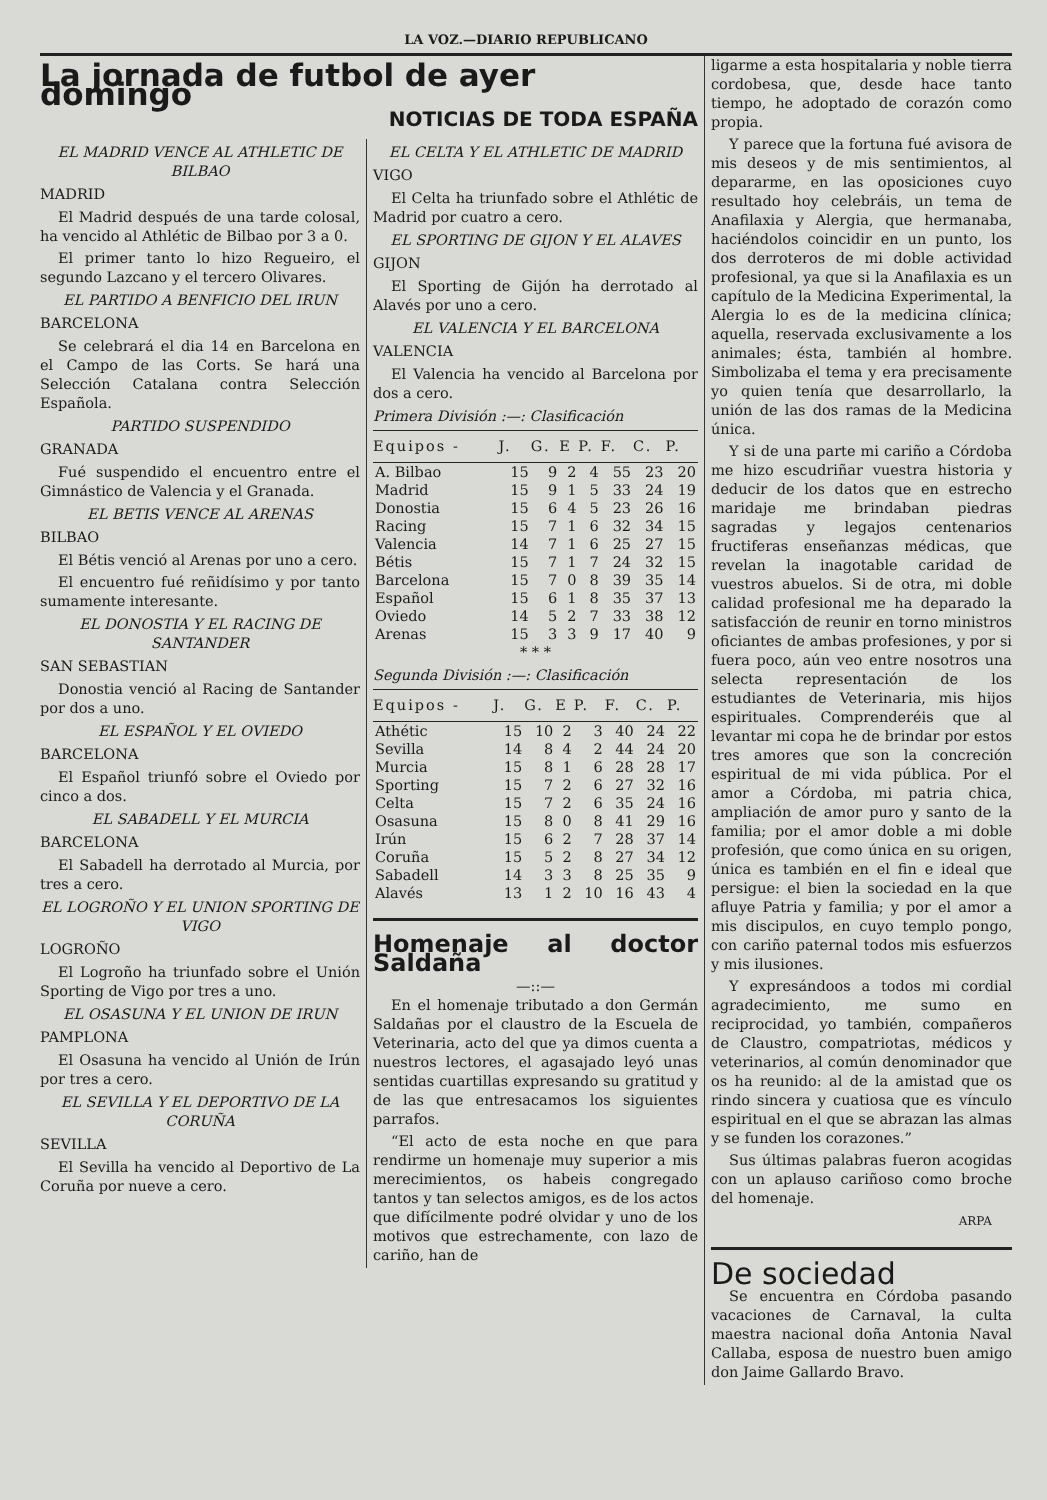LA VOZ.—DIARIO REPUBLICANO
La jornada de futbol de ayer domingo
NOTICIAS DE TODA ESPAÑA
EL MADRID VENCE AL ATHLETIC DE BILBAO
MADRID
El Madrid después de una tarde colosal, ha vencido al Athlétic de Bilbao por 3 a 0.
El primer tanto lo hizo Regueiro, el segundo Lazcano y el tercero Olivares.
EL PARTIDO A BENFICIO DEL IRUN
BARCELONA
Se celebrará el dia 14 en Barcelona en el Campo de las Corts. Se hará una Selección Catalana contra Selección Española.
PARTIDO SUSPENDIDO
GRANADA
Fué suspendido el encuentro entre el Gimnástico de Valencia y el Granada.
EL BETIS VENCE AL ARENAS
BILBAO
El Bétis venció al Arenas por uno a cero.
El encuentro fué reñidísimo y por tanto sumamente interesante.
EL DONOSTIA Y EL RACING DE SANTANDER
SAN SEBASTIAN
Donostia venció al Racing de Santander por dos a uno.
EL ESPAÑOL Y EL OVIEDO
BARCELONA
El Español triunfó sobre el Oviedo por cinco a dos.
EL SABADELL Y EL MURCIA
BARCELONA
El Sabadell ha derrotado al Murcia, por tres a cero.
EL LOGROÑO Y EL UNION SPORTING DE VIGO
LOGROÑO
El Logroño ha triunfado sobre el Unión Sporting de Vigo por tres a uno.
EL OSASUNA Y EL UNION DE IRUN
PAMPLONA
El Osasuna ha vencido al Unión de Irún por tres a cero.
EL SEVILLA Y EL DEPORTIVO DE LA CORUÑA
SEVILLA
El Sevilla ha vencido al Deportivo de La Coruña por nueve a cero.
EL CELTA Y EL ATHLETIC DE MADRID
VIGO
El Celta ha triunfado sobre el Athlétic de Madrid por cuatro a cero.
EL SPORTING DE GIJON Y EL ALAVES
GIJON
El Sporting de Gijón ha derrotado al Alavés por uno a cero.
EL VALENCIA Y EL BARCELONA
VALENCIA
El Valencia ha vencido al Barcelona por dos a cero.
Primera División :—: Clasificación
| Equipos - | J. | G. | E | P. | F. | C. | P. |
| --- | --- | --- | --- | --- | --- | --- | --- |
| A. Bilbao | 15 | 9 | 2 | 4 | 55 | 23 | 20 |
| Madrid | 15 | 9 | 1 | 5 | 33 | 24 | 19 |
| Donostia | 15 | 6 | 4 | 5 | 23 | 26 | 16 |
| Racing | 15 | 7 | 1 | 6 | 32 | 34 | 15 |
| Valencia | 14 | 7 | 1 | 6 | 25 | 27 | 15 |
| Bétis | 15 | 7 | 1 | 7 | 24 | 32 | 15 |
| Barcelona | 15 | 7 | 0 | 8 | 39 | 35 | 14 |
| Español | 15 | 6 | 1 | 8 | 35 | 37 | 13 |
| Oviedo | 14 | 5 | 2 | 7 | 33 | 38 | 12 |
| Arenas | 15 | 3 | 3 | 9 | 17 | 40 | 9 |
* * *
Segunda División :—: Clasificación
| Equipos - | J. | G. | E | P. | F. | C. | P. |
| --- | --- | --- | --- | --- | --- | --- | --- |
| Athétic | 15 | 10 | 2 | 3 | 40 | 24 | 22 |
| Sevilla | 14 | 8 | 4 | 2 | 44 | 24 | 20 |
| Murcia | 15 | 8 | 1 | 6 | 28 | 28 | 17 |
| Sporting | 15 | 7 | 2 | 6 | 27 | 32 | 16 |
| Celta | 15 | 7 | 2 | 6 | 35 | 24 | 16 |
| Osasuna | 15 | 8 | 0 | 8 | 41 | 29 | 16 |
| Irún | 15 | 6 | 2 | 7 | 28 | 37 | 14 |
| Coruña | 15 | 5 | 2 | 8 | 27 | 34 | 12 |
| Sabadell | 14 | 3 | 3 | 8 | 25 | 35 | 9 |
| Alavés | 13 | 1 | 2 | 10 | 16 | 43 | 4 |
Homenaje al doctor Saldaña
—::—
En el homenaje tributado a don Germán Saldañas por el claustro de la Escuela de Veterinaria, acto del que ya dimos cuenta a nuestros lectores, el agasajado leyó unas sentidas cuartillas expresando su gratitud y de las que entresacamos los siguientes parrafos.
“El acto de esta noche en que para rendirme un homenaje muy superior a mis merecimientos, os habeis congregado tantos y tan selectos amigos, es de los actos que difícilmente podré olvidar y uno de los motivos que estrechamente, con lazo de cariño, han de
ligarme a esta hospitalaria y noble tierra cordobesa, que, desde hace tanto tiempo, he adoptado de corazón como propia.
Y parece que la fortuna fué avisora de mis deseos y de mis sentimientos, al depararme, en las oposiciones cuyo resultado hoy celebráis, un tema de Anafilaxia y Alergia, que hermanaba, haciéndolos coincidir en un punto, los dos derroteros de mi doble actividad profesional, ya que si la Anafilaxia es un capítulo de la Medicina Experimental, la Alergia lo es de la medicina clínica; aquella, reservada exclusivamente a los animales; ésta, también al hombre. Simbolizaba el tema y era precisamente yo quien tenía que desarrollarlo, la unión de las dos ramas de la Medicina única.
Y si de una parte mi cariño a Córdoba me hizo escudriñar vuestra historia y deducir de los datos que en estrecho maridaje me brindaban piedras sagradas y legajos centenarios fructiferas enseñanzas médicas, que revelan la inagotable caridad de vuestros abuelos. Si de otra, mi doble calidad profesional me ha deparado la satisfacción de reunir en torno ministros oficiantes de ambas profesiones, y por si fuera poco, aún veo entre nosotros una selecta representación de los estudiantes de Veterinaria, mis hijos espirituales. Comprenderéis que al levantar mi copa he de brindar por estos tres amores que son la concreción espiritual de mi vida pública. Por el amor a Córdoba, mi patria chica, ampliación de amor puro y santo de la familia; por el amor doble a mi doble profesión, que como única en su origen, única es también en el fin e ideal que persigue: el bien la sociedad en la que afluye Patria y familia; y por el amor a mis discipulos, en cuyo templo pongo, con cariño paternal todos mis esfuerzos y mis ilusiones.
Y expresándoos a todos mi cordial agradecimiento, me sumo en reciprocidad, yo también, compañeros de Claustro, compatriotas, médicos y veterinarios, al común denominador que os ha reunido: al de la amistad que os rindo sincera y cuatiosa que es vínculo espiritual en el que se abrazan las almas y se funden los corazones.”
Sus últimas palabras fueron acogidas con un aplauso cariñoso como broche del homenaje.
ARPA
De sociedad
Se encuentra en Córdoba pasando vacaciones de Carnaval, la culta maestra nacional doña Antonia Naval Callaba, esposa de nuestro buen amigo don Jaime Gallardo Bravo.